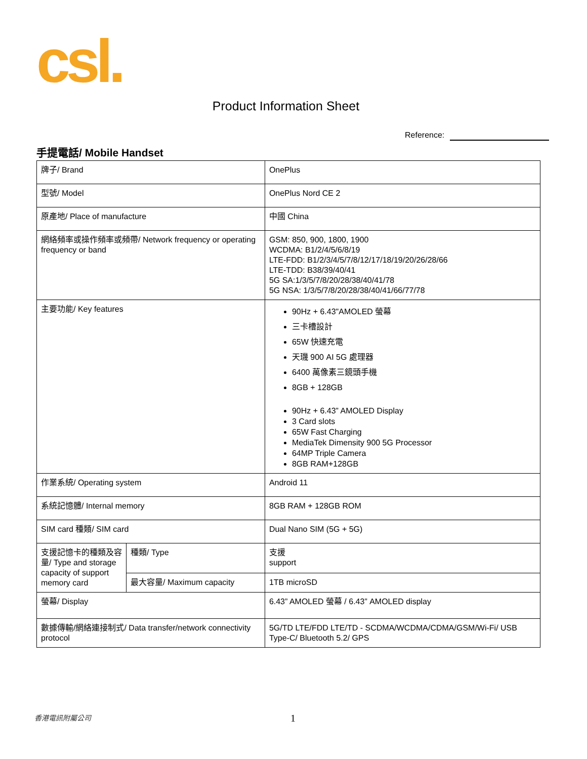csl.
Product Information Sheet
Reference:
手提電話/ Mobile Handset
| 牌子/ Brand | | OnePlus |
| 型號/ Model | | OnePlus Nord CE 2 |
| 原產地/ Place of manufacture | | 中國 China |
| 網絡頻率或操作頻率或頻帶/ Network frequency or operating frequency or band | | GSM: 850, 900, 1800, 1900 WCDMA: B1/2/4/5/6/8/19 LTE-FDD: B1/2/3/4/5/7/8/12/17/18/19/20/26/28/66 LTE-TDD: B38/39/40/41 5G SA:1/3/5/7/8/20/28/38/40/41/78 5G NSA: 1/3/5/7/8/20/28/38/40/41/66/77/78 |
| 主要功能/ Key features | | 90Hz + 6.43"AMOLED 螢幕 三卡槽設計 65W 快速充電 天璣 900 AI 5G 處理器 6400 萬像素三鏡頭手機 8GB + 128GB 90Hz + 6.43” AMOLED Display 3 Card slots 65W Fast Charging MediaTek Dimensity 900 5G Processor 64MP Triple Camera 8GB RAM+128GB |
| 作業系統/ Operating system | | Android 11 |
| 系統記憶體/ Internal memory | | 8GB RAM + 128GB ROM |
| SIM card 種類/ SIM card | | Dual Nano SIM (5G + 5G) |
| 支援記憶卡的種類及容量/ Type and storage capacity of support memory card | 種類/ Type | 支援 support |
| | 最大容量/ Maximum capacity | 1TB microSD |
| 螢幕/ Display | | 6.43” AMOLED 螢幕 / 6.43” AMOLED display |
| 數據傳輸/網絡連接制式/ Data transfer/network connectivity protocol | | 5G/TD LTE/FDD LTE/TD - SCDMA/WCDMA/CDMA/GSM/Wi-Fi/ USB Type-C/ Bluetooth 5.2/ GPS |
香港電訊附屬公司 1